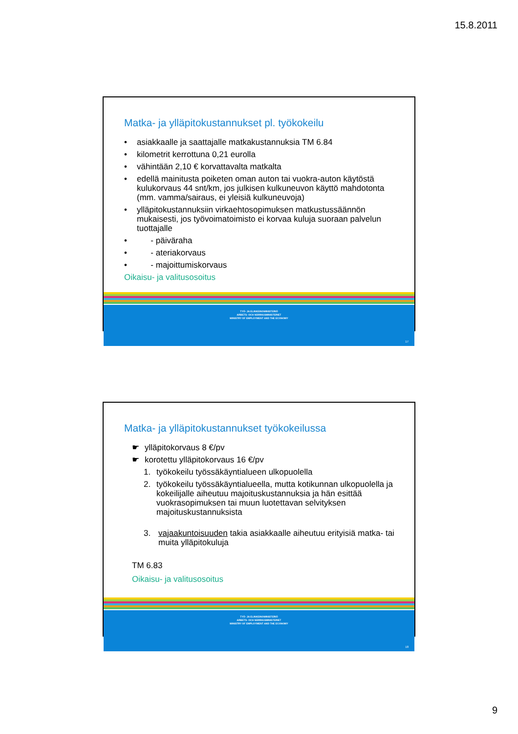15.8.2011
Matka- ja ylläpitokustannukset pl. työkokeilu
• asiakkaalle ja saattajalle matkakustannuksia TM 6.84
• kilometrit kerrottuna 0,21 eurolla
• vähintään 2,10 € korvattavalta matkalta
• edellä mainitusta poiketen oman auton tai vuokra-auton käytöstä kulukorvaus 44 snt/km, jos julkisen kulkuneuvon käyttö mahdotonta (mm. vamma/sairaus, ei yleisiä kulkuneuvoja)
• ylläpitokustannuksiin virkaehtosopimuksen matkustussäännön mukaisesti, jos työvoimatoimisto ei korvaa kuluja suoraan palvelun tuottajalle
• - päiväraha
• - ateriakorvaus
• - majoittumiskorvaus
Oikaisu- ja valitusosoitus
TYÖ- JA ELINKEINOMINISTERIÖ
ARBETS- OCH NÄRINGSMINISTERIET
MINISTRY OF EMPLOYMENT AND THE ECONOMY
17
Matka- ja ylläpitokustannukset työkokeilussa
☛ ylläpitokorvaus 8 €/pv
☛ korotettu ylläpitokorvaus 16 €/pv
1. työkokeilu työssäkäyntialueen ulkopuolella
2. työkokeilu työssäkäyntialueella, mutta kotikunnan ulkopuolella ja kokeilijalle aiheutuu majoituskustannuksia ja hän esittää vuokrasopimuksen tai muun luotettavan selvityksen majoituskustannuksista
3. vajaakuntoisuuden takia asiakkaalle aiheutuu erityisiä matka- tai muita ylläpitokuluja
TM 6.83
Oikaisu- ja valitusosoitus
TYÖ- JA ELINKEINOMINISTERIÖ
ARBETS- OCH NÄRINGSMINISTERIET
MINISTRY OF EMPLOYMENT AND THE ECONOMY
18
9